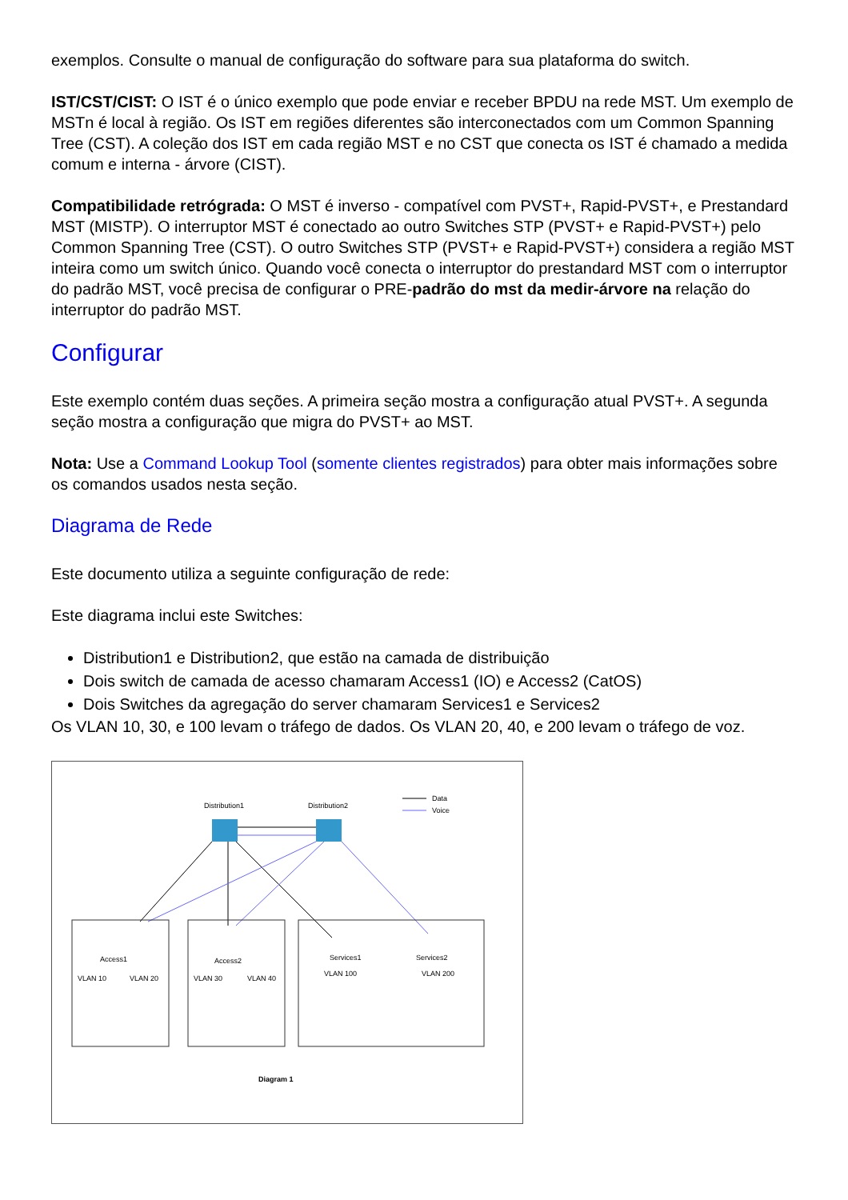exemplos. Consulte o manual de configuração do software para sua plataforma do switch.
IST/CST/CIST: O IST é o único exemplo que pode enviar e receber BPDU na rede MST. Um exemplo de MSTn é local à região. Os IST em regiões diferentes são interconectados com um Common Spanning Tree (CST). A coleção dos IST em cada região MST e no CST que conecta os IST é chamado a medida comum e interna - árvore (CIST).
Compatibilidade retrógrada: O MST é inverso - compatível com PVST+, Rapid-PVST+, e Prestandard MST (MISTP). O interruptor MST é conectado ao outro Switches STP (PVST+ e Rapid-PVST+) pelo Common Spanning Tree (CST). O outro Switches STP (PVST+ e Rapid-PVST+) considera a região MST inteira como um switch único. Quando você conecta o interruptor do prestandard MST com o interruptor do padrão MST, você precisa de configurar o PRE-padrão do mst da medir-árvore na relação do interruptor do padrão MST.
Configurar
Este exemplo contém duas seções. A primeira seção mostra a configuração atual PVST+. A segunda seção mostra a configuração que migra do PVST+ ao MST.
Nota: Use a Command Lookup Tool (somente clientes registrados) para obter mais informações sobre os comandos usados nesta seção.
Diagrama de Rede
Este documento utiliza a seguinte configuração de rede:
Este diagrama inclui este Switches:
Distribution1 e Distribution2, que estão na camada de distribuição
Dois switch de camada de acesso chamaram Access1 (IO) e Access2 (CatOS)
Dois Switches da agregação do server chamaram Services1 e Services2
Os VLAN 10, 30, e 100 levam o tráfego de dados. Os VLAN 20, 40, e 200 levam o tráfego de voz.
Distribution1
Distribution2
Data
Voice
Access1
Access2
Services1
Services2
VLAN 10
VLAN 20
VLAN 30
VLAN 40
VLAN 100
VLAN 200
Diagram 1